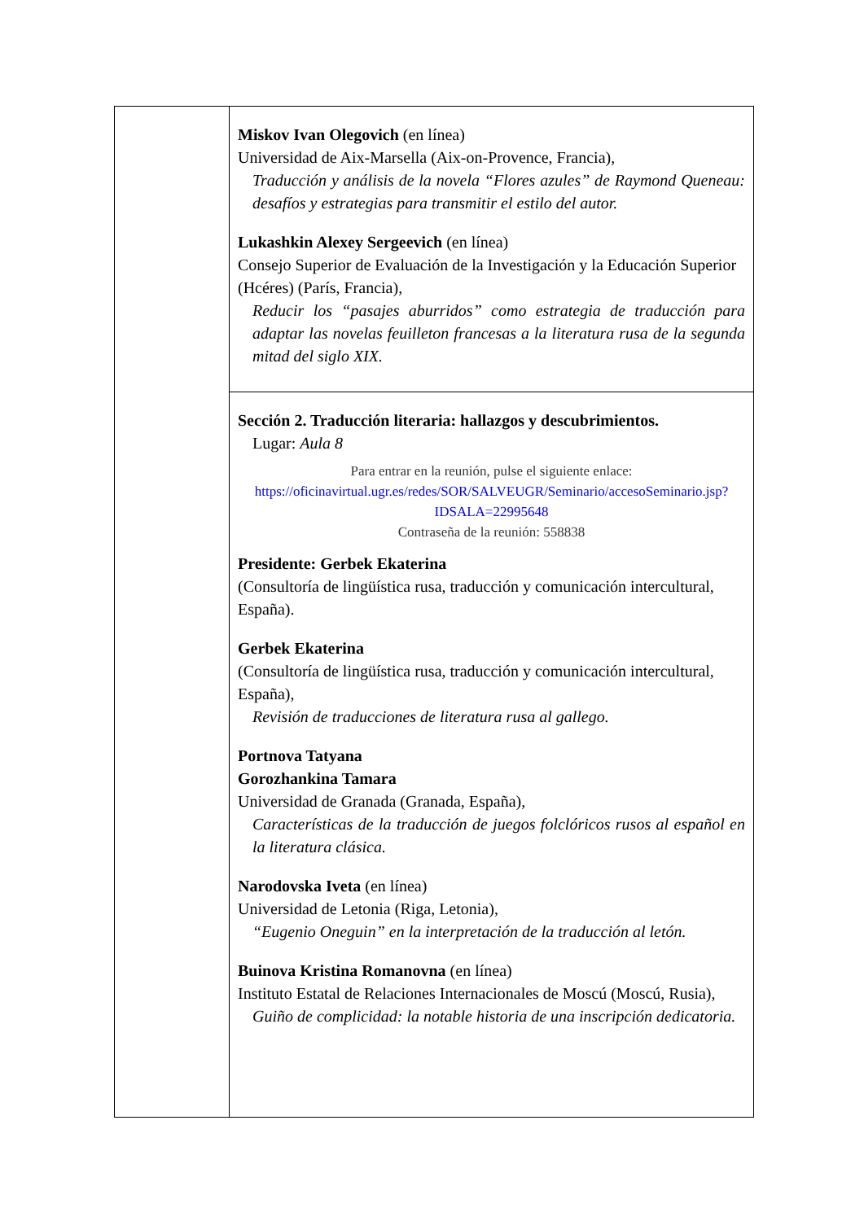| | Miskov Ivan Olegovich (en línea) Universidad de Aix-Marsella (Aix-on-Provence, Francia), Traducción y análisis de la novela “Flores azules” de Raymond Queneau: desafíos y estrategias para transmitir el estilo del autor. Lukashkin Alexey Sergeevich (en línea) Consejo Superior de Evaluación de la Investigación y la Educación Superior (Hcéres) (París, Francia), Reducir los “pasajes aburridos” como estrategia de traducción para adaptar las novelas feuilleton francesas a la literatura rusa de la segunda mitad del siglo XIX. |
| | Sección 2. Traducción literaria: hallazgos y descubrimientos. Lugar: Aula 8 Para entrar en la reunión, pulse el siguiente enlace: https://oficinavirtual.ugr.es/redes/SOR/SALVEUGR/Seminario/accesoSeminario.jsp?IDSALA=22995648 Contraseña de la reunión: 558838 Presidente: Gerbek Ekaterina (Consultoría de lingüística rusa, traducción y comunicación intercultural, España). Gerbek Ekaterina (Consultoría de lingüística rusa, traducción y comunicación intercultural, España), Revisión de traducciones de literatura rusa al gallego. Portnova Tatyana Gorozhankina Tamara Universidad de Granada (Granada, España), Características de la traducción de juegos folclóricos rusos al español en la literatura clásica. Narodovska Iveta (en línea) Universidad de Letonia (Riga, Letonia), “Eugenio Oneguin” en la interpretación de la traducción al letón. Buinova Kristina Romanovna (en línea) Instituto Estatal de Relaciones Internacionales de Moscú (Moscú, Rusia), Guiño de complicidad: la notable historia de una inscripción dedicatoria. |